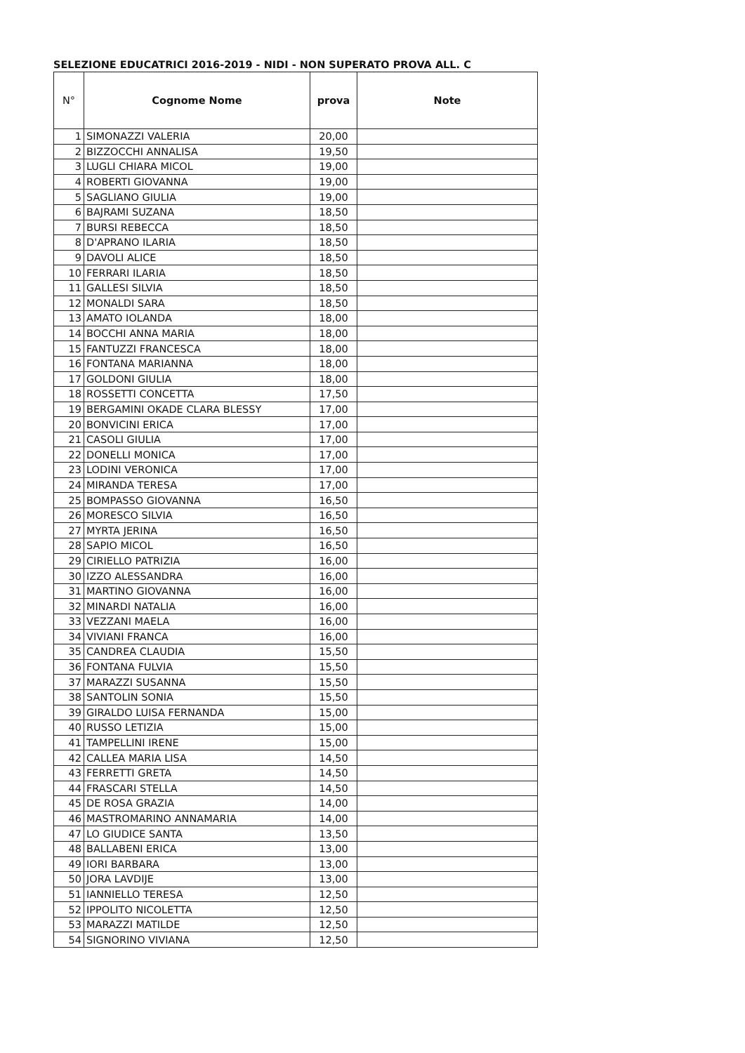SELEZIONE EDUCATRICI 2016-2019 - NIDI - NON SUPERATO PROVA ALL. C
| N° | Cognome Nome | prova | Note |
| --- | --- | --- | --- |
| 1 | SIMONAZZI VALERIA | 20,00 | |
| 2 | BIZZOCCHI ANNALISA | 19,50 | |
| 3 | LUGLI CHIARA MICOL | 19,00 | |
| 4 | ROBERTI GIOVANNA | 19,00 | |
| 5 | SAGLIANO GIULIA | 19,00 | |
| 6 | BAJRAMI SUZANA | 18,50 | |
| 7 | BURSI REBECCA | 18,50 | |
| 8 | D'APRANO ILARIA | 18,50 | |
| 9 | DAVOLI ALICE | 18,50 | |
| 10 | FERRARI ILARIA | 18,50 | |
| 11 | GALLESI SILVIA | 18,50 | |
| 12 | MONALDI SARA | 18,50 | |
| 13 | AMATO IOLANDA | 18,00 | |
| 14 | BOCCHI ANNA MARIA | 18,00 | |
| 15 | FANTUZZI FRANCESCA | 18,00 | |
| 16 | FONTANA MARIANNA | 18,00 | |
| 17 | GOLDONI GIULIA | 18,00 | |
| 18 | ROSSETTI CONCETTA | 17,50 | |
| 19 | BERGAMINI OKADE CLARA BLESSY | 17,00 | |
| 20 | BONVICINI ERICA | 17,00 | |
| 21 | CASOLI GIULIA | 17,00 | |
| 22 | DONELLI MONICA | 17,00 | |
| 23 | LODINI VERONICA | 17,00 | |
| 24 | MIRANDA TERESA | 17,00 | |
| 25 | BOMPASSO GIOVANNA | 16,50 | |
| 26 | MORESCO SILVIA | 16,50 | |
| 27 | MYRTA JERINA | 16,50 | |
| 28 | SAPIO MICOL | 16,50 | |
| 29 | CIRIELLO PATRIZIA | 16,00 | |
| 30 | IZZO ALESSANDRA | 16,00 | |
| 31 | MARTINO GIOVANNA | 16,00 | |
| 32 | MINARDI NATALIA | 16,00 | |
| 33 | VEZZANI MAELA | 16,00 | |
| 34 | VIVIANI FRANCA | 16,00 | |
| 35 | CANDREA CLAUDIA | 15,50 | |
| 36 | FONTANA FULVIA | 15,50 | |
| 37 | MARAZZI SUSANNA | 15,50 | |
| 38 | SANTOLIN SONIA | 15,50 | |
| 39 | GIRALDO LUISA FERNANDA | 15,00 | |
| 40 | RUSSO LETIZIA | 15,00 | |
| 41 | TAMPELLINI IRENE | 15,00 | |
| 42 | CALLEA MARIA LISA | 14,50 | |
| 43 | FERRETTI GRETA | 14,50 | |
| 44 | FRASCARI STELLA | 14,50 | |
| 45 | DE ROSA GRAZIA | 14,00 | |
| 46 | MASTROMARINO ANNAMARIA | 14,00 | |
| 47 | LO GIUDICE SANTA | 13,50 | |
| 48 | BALLABENI ERICA | 13,00 | |
| 49 | IORI BARBARA | 13,00 | |
| 50 | JORA LAVDIJE | 13,00 | |
| 51 | IANNIELLO TERESA | 12,50 | |
| 52 | IPPOLITO NICOLETTA | 12,50 | |
| 53 | MARAZZI MATILDE | 12,50 | |
| 54 | SIGNORINO VIVIANA | 12,50 | |